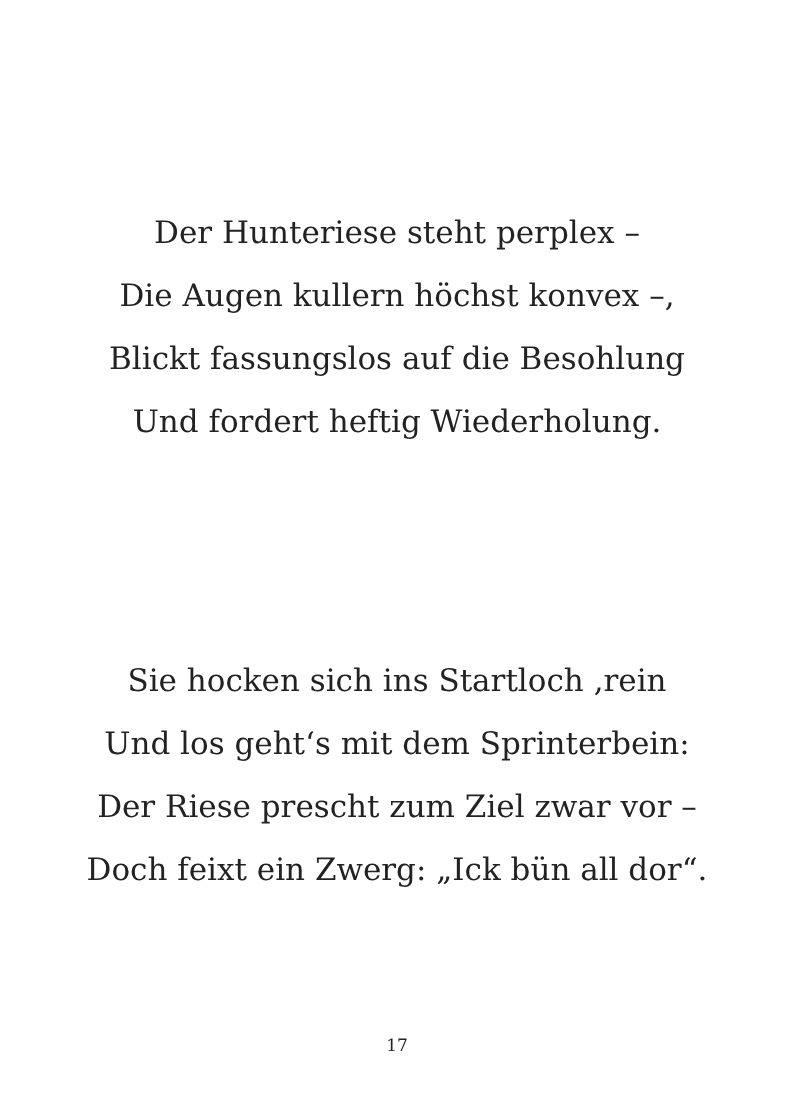Der Hunteriese steht perplex –
Die Augen kullern höchst konvex –,
Blickt fassungslos auf die Besohlung
Und fordert heftig Wiederholung.
Sie hocken sich ins Startloch ‚rein
Und los geht‘s mit dem Sprinterbein:
Der Riese prescht zum Ziel zwar vor –
Doch feixt ein Zwerg: „Ick bün all dor“.
17